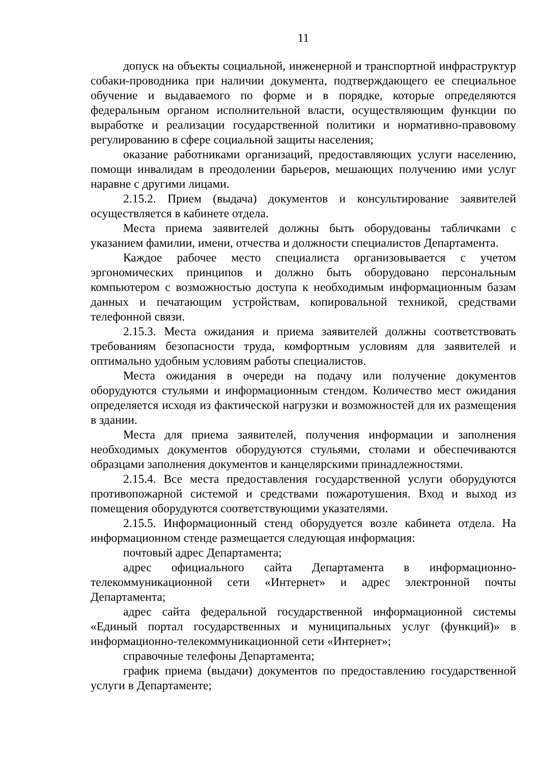11
допуск на объекты социальной, инженерной и транспортной инфраструктур собаки-проводника при наличии документа, подтверждающего ее специальное обучение и выдаваемого по форме и в порядке, которые определяются федеральным органом исполнительной власти, осуществляющим функции по выработке и реализации государственной политики и нормативно-правовому регулированию в сфере социальной защиты населения;
оказание работниками организаций, предоставляющих услуги населению, помощи инвалидам в преодолении барьеров, мешающих получению ими услуг наравне с другими лицами.
2.15.2. Прием (выдача) документов и консультирование заявителей осуществляется в кабинете отдела.
Места приема заявителей должны быть оборудованы табличками с указанием фамилии, имени, отчества и должности специалистов Департамента.
Каждое рабочее место специалиста организовывается с учетом эргономических принципов и должно быть оборудовано персональным компьютером с возможностью доступа к необходимым информационным базам данных и печатающим устройствам, копировальной техникой, средствами телефонной связи.
2.15.3. Места ожидания и приема заявителей должны соответствовать требованиям безопасности труда, комфортным условиям для заявителей и оптимально удобным условиям работы специалистов.
Места ожидания в очереди на подачу или получение документов оборудуются стульями и информационным стендом. Количество мест ожидания определяется исходя из фактической нагрузки и возможностей для их размещения в здании.
Места для приема заявителей, получения информации и заполнения необходимых документов оборудуются стульями, столами и обеспечиваются образцами заполнения документов и канцелярскими принадлежностями.
2.15.4. Все места предоставления государственной услуги оборудуются противопожарной системой и средствами пожаротушения. Вход и выход из помещения оборудуются соответствующими указателями.
2.15.5. Информационный стенд оборудуется возле кабинета отдела. На информационном стенде размещается следующая информация:
почтовый адрес Департамента;
адрес официального сайта Департамента в информационно-телекоммуникационной сети «Интернет» и адрес электронной почты Департамента;
адрес сайта федеральной государственной информационной системы «Единый портал государственных и муниципальных услуг (функций)» в информационно-телекоммуникационной сети «Интернет»;
справочные телефоны Департамента;
график приема (выдачи) документов по предоставлению государственной услуги в Департаменте;